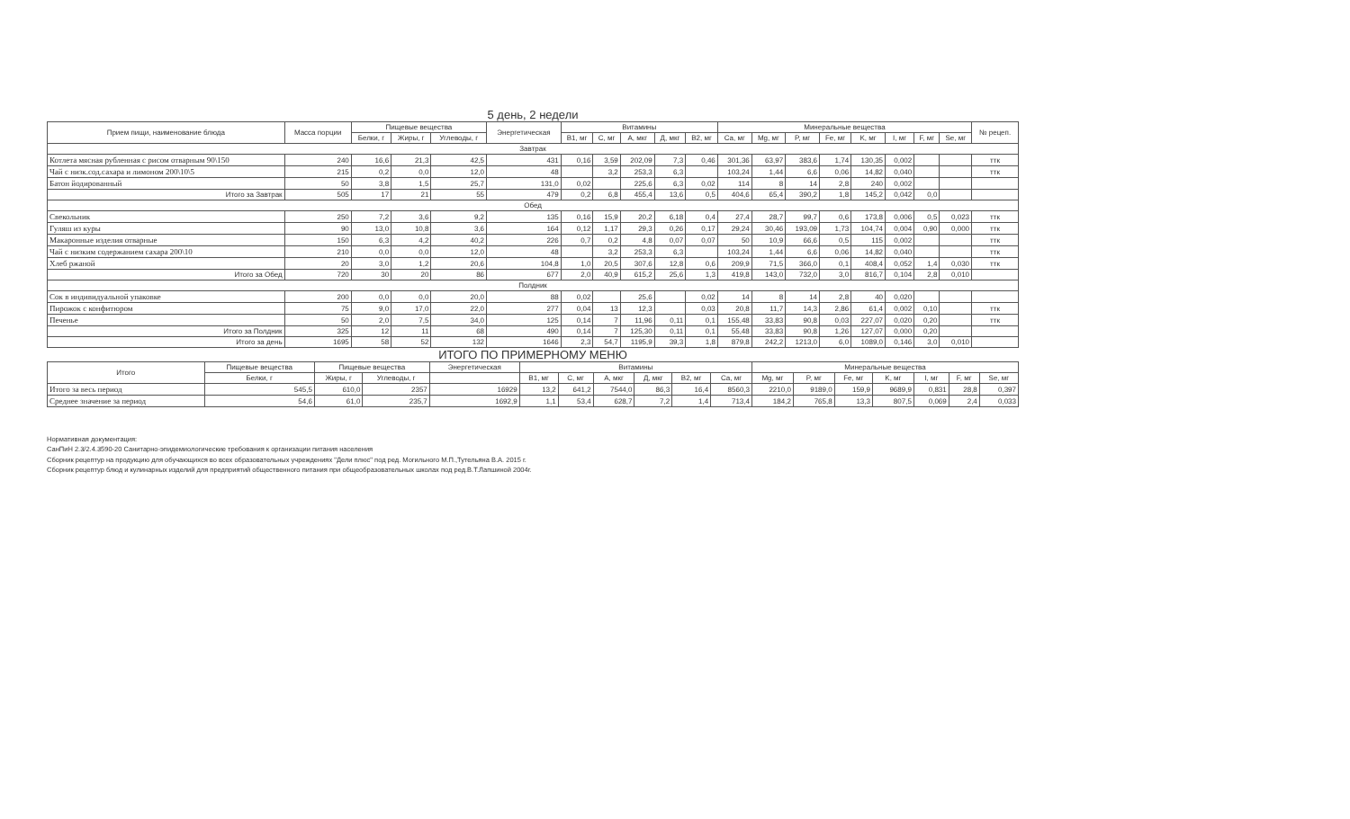5 день, 2 недели
| Прием пищи, наименование блюда | Масса порции | Пищевые вещества | | | Энергетическая | Витамины | | | | | Минеральные вещества | | | | | | | | № рецеп. |
| --- | --- | --- | --- | --- | --- | --- | --- | --- | --- | --- | --- | --- | --- | --- | --- | --- | --- | --- | --- |
| | | Белки, г | Жиры, г | Углеводы, г | | B1, мг | C, мг | A, мкг | Д, мкг | B2, мг | Ca, мг | Mg, мг | P, мг | Fe, мг | K, мг | I, мг | F, мг | Se, мг | |
| Завтрак | | | | | | | | | | | | | | | | | | | |
| Котлета мясная рубленная с рисом отварным 90\150 | 240 | 16,6 | 21,3 | 42,5 | 431 | 0,16 | 3,59 | 202,09 | 7,3 | 0,46 | 301,36 | 63,97 | 383,6 | 1,74 | 130,35 | 0,002 | | | ттк |
| Чай с низк.сод.сахара и лимоном 200\10\5 | 215 | 0,2 | 0,0 | 12,0 | 48 | | 3,2 | 253,3 | 6,3 | | 103,24 | 1,44 | 6,6 | 0,06 | 14,82 | 0,040 | | | ттк |
| Батон йодированный | 50 | 3,8 | 1,5 | 25,7 | 131,0 | 0,02 | | 225,6 | 6,3 | 0,02 | 114 | 8 | 14 | 2,8 | 240 | 0,002 | | | |
| Итого за Завтрак | 505 | 17 | 21 | 55 | 479 | 0,2 | 6,8 | 455,4 | 13,6 | 0,5 | 404,6 | 65,4 | 390,2 | 1,8 | 145,2 | 0,042 | 0,0 | | |
| Обед | | | | | | | | | | | | | | | | | | | |
| Свекольник | 250 | 7,2 | 3,6 | 9,2 | 135 | 0,16 | 15,9 | 20,2 | 6,18 | 0,4 | 27,4 | 28,7 | 99,7 | 0,6 | 173,8 | 0,006 | 0,5 | 0,023 | ттк |
| Гуляш из куры | 90 | 13,0 | 10,8 | 3,6 | 164 | 0,12 | 1,17 | 29,3 | 0,26 | 0,17 | 29,24 | 30,46 | 193,09 | 1,73 | 104,74 | 0,004 | 0,90 | 0,000 | ттк |
| Макаронные изделия отварные | 150 | 6,3 | 4,2 | 40,2 | 226 | 0,7 | 0,2 | 4,8 | 0,07 | 0,07 | 50 | 10,9 | 66,6 | 0,5 | 115 | 0,002 | | | ттк |
| Чай с низким содержанием сахара 200\10 | 210 | 0,0 | 0,0 | 12,0 | 48 | | 3,2 | 253,3 | 6,3 | | 103,24 | 1,44 | 6,6 | 0,06 | 14,82 | 0,040 | | | ттк |
| Хлеб ржаной | 20 | 3,0 | 1,2 | 20,6 | 104,8 | 1,0 | 20,5 | 307,6 | 12,8 | 0,6 | 209,9 | 71,5 | 366,0 | 0,1 | 408,4 | 0,052 | 1,4 | 0,030 | ттк |
| Итого за Обед | 720 | 30 | 20 | 86 | 677 | 2,0 | 40,9 | 615,2 | 25,6 | 1,3 | 419,8 | 143,0 | 732,0 | 3,0 | 816,7 | 0,104 | 2,8 | 0,010 | |
| Полдник | | | | | | | | | | | | | | | | | | | |
| Сок в индивидуальной упаковке | 200 | 0,0 | 0,0 | 20,0 | 88 | 0,02 | | 25,6 | | 0,02 | 14 | 8 | 14 | 2,8 | 40 | 0,020 | | | |
| Пирожок с конфитюром | 75 | 9,0 | 17,0 | 22,0 | 277 | 0,04 | 13 | 12,3 | | 0,03 | 20,8 | 11,7 | 14,3 | 2,86 | 61,4 | 0,002 | 0,10 | | ттк |
| Печенье | 50 | 2,0 | 7,5 | 34,0 | 125 | 0,14 | 7 | 11,96 | 0,11 | 0,1 | 155,48 | 33,83 | 90,8 | 0,03 | 227,07 | 0,020 | 0,20 | | ттк |
| Итого за Полдник | 325 | 12 | 11 | 68 | 490 | 0,14 | 7 | 125,30 | 0,11 | 0,1 | 55,48 | 33,83 | 90,8 | 1,26 | 127,07 | 0,000 | 0,20 | | |
| Итого за день | 1695 | 58 | 52 | 132 | 1646 | 2,3 | 54,7 | 1195,9 | 39,3 | 1,8 | 879,8 | 242,2 | 1213,0 | 6,0 | 1089,0 | 0,146 | 3,0 | 0,010 | |
ИТОГО ПО ПРИМЕРНОМУ МЕНЮ
| Итого | Пищевые вещества | Пищевые вещества | | Энергетическая | Витамины | | | | | | Минеральные вещества | | | | | | |
| --- | --- | --- | --- | --- | --- | --- | --- | --- | --- | --- | --- | --- | --- | --- | --- | --- | --- |
| | Белки, г | Жиры, г | Углеводы, г | | B1, мг | C, мг | A, мкг | Д, мкг | B2, мг | Ca, мг | Mg, мг | P, мг | Fe, мг | K, мг | I, мг | F, мг | Se, мг |
| Итого за весь период | 545,5 | 610,0 | 2357 | 16929 | 13,2 | 641,2 | 7544,0 | 86,3 | 16,4 | 8560,3 | 2210,0 | 9189,0 | 159,9 | 9689,9 | 0,831 | 28,8 | 0,397 |
| Среднее значение за период | 54,6 | 61,0 | 235,7 | 1692,9 | 1,1 | 53,4 | 628,7 | 7,2 | 1,4 | 713,4 | 184,2 | 765,8 | 13,3 | 807,5 | 0,069 | 2,4 | 0,033 |
Нормативная документация:
СанПиН 2.3/2.4.3590-20 Санитарно-эпидемиологические требования к организации питания населения
Сборник рецептур на продукцию для обучающихся во всех образовательных учреждениях "Дели плюс" под ред. Могильного М.П.,Тутельяна В.А. 2015 г.
Сборник рецептур блюд и кулинарных изделий для предприятий общественного питания при общеобразовательных школах под ред.В.Т.Лапшиной 2004г.